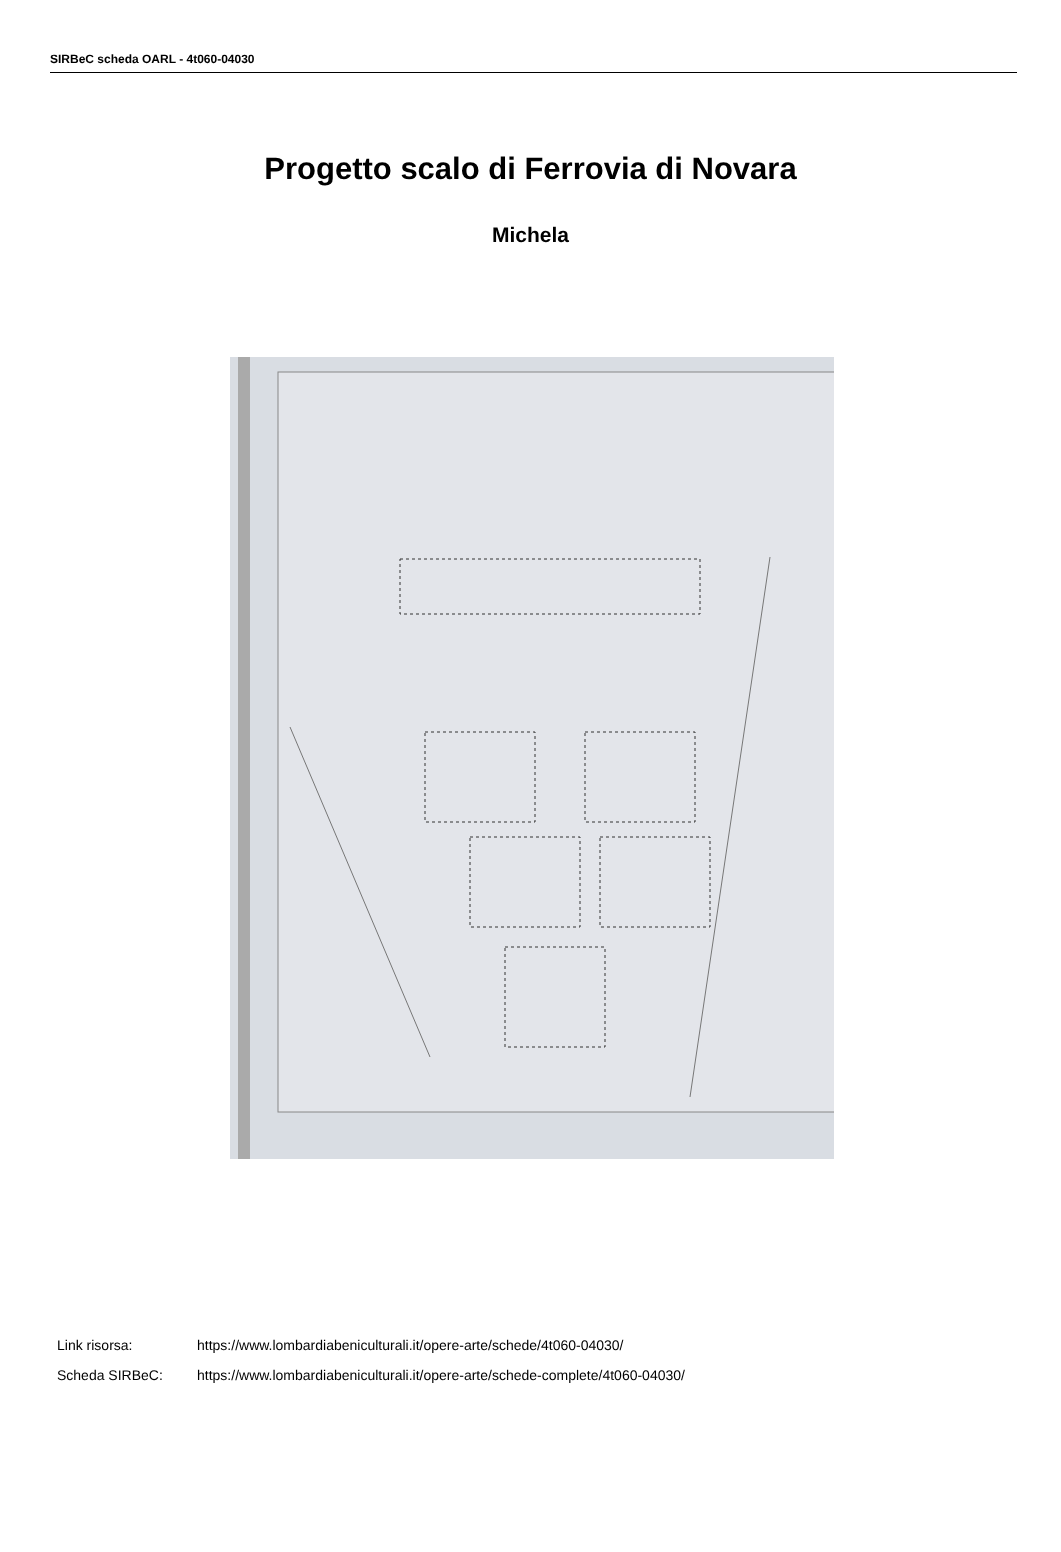SIRBeC scheda OARL - 4t060-04030
Progetto scalo di Ferrovia di Novara
Michela
Link risorsa: https://www.lombardiabeniculturali.it/opere-arte/schede/4t060-04030/
Scheda SIRBeC: https://www.lombardiabeniculturali.it/opere-arte/schede-complete/4t060-04030/